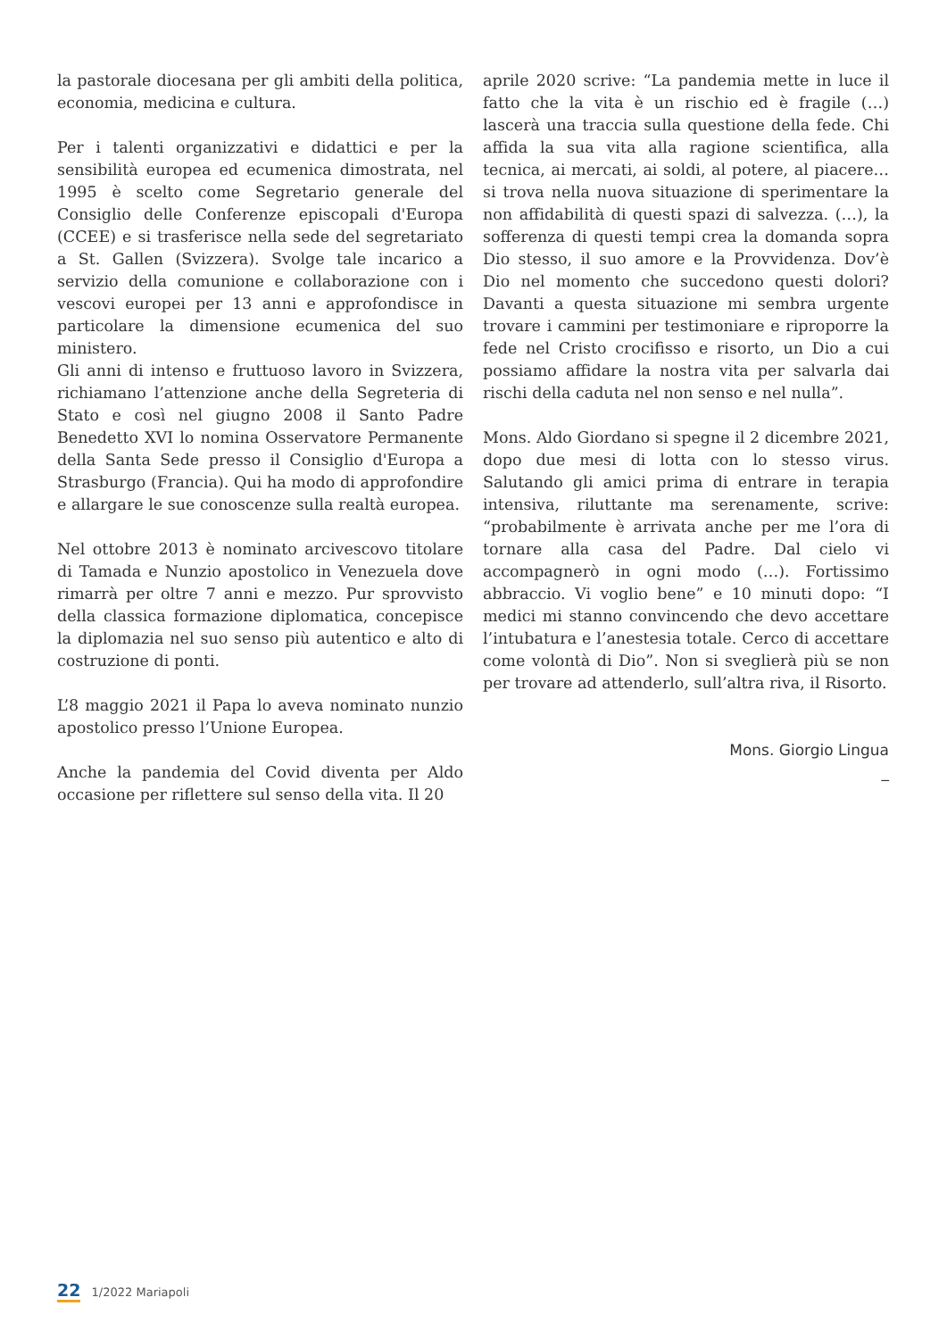la pastorale diocesana per gli ambiti della politica, economia, medicina e cultura.
Per i talenti organizzativi e didattici e per la sensibilità europea ed ecumenica dimostrata, nel 1995 è scelto come Segretario generale del Consiglio delle Conferenze episcopali d'Europa (CCEE) e si trasferisce nella sede del segretariato a St. Gallen (Svizzera). Svolge tale incarico a servizio della comunione e collaborazione con i vescovi europei per 13 anni e approfondisce in particolare la dimensione ecumenica del suo ministero.
Gli anni di intenso e fruttuoso lavoro in Svizzera, richiamano l’attenzione anche della Segreteria di Stato e così nel giugno 2008 il Santo Padre Benedetto XVI lo nomina Osservatore Permanente della Santa Sede presso il Consiglio d'Europa a Strasburgo (Francia). Qui ha modo di approfondire e allargare le sue conoscenze sulla realtà europea.
Nel ottobre 2013 è nominato arcivescovo titolare di Tamada e Nunzio apostolico in Venezuela dove rimarrà per oltre 7 anni e mezzo. Pur sprovvisto della classica formazione diplomatica, concepisce la diplomazia nel suo senso più autentico e alto di costruzione di ponti.
L’8 maggio 2021 il Papa lo aveva nominato nunzio apostolico presso l’Unione Europea.
Anche la pandemia del Covid diventa per Aldo occasione per riflettere sul senso della vita. Il 20
aprile 2020 scrive: “La pandemia mette in luce il fatto che la vita è un rischio ed è fragile (…) lascerà una traccia sulla questione della fede. Chi affida la sua vita alla ragione scientifica, alla tecnica, ai mercati, ai soldi, al potere, al piacere… si trova nella nuova situazione di sperimentare la non affidabilità di questi spazi di salvezza. (…), la sofferenza di questi tempi crea la domanda sopra Dio stesso, il suo amore e la Provvidenza. Dov’è Dio nel momento che succedono questi dolori? Davanti a questa situazione mi sembra urgente trovare i cammini per testimoniare e riproporre la fede nel Cristo crocifisso e risorto, un Dio a cui possiamo affidare la nostra vita per salvarla dai rischi della caduta nel non senso e nel nulla”.
Mons. Aldo Giordano si spegne il 2 dicembre 2021, dopo due mesi di lotta con lo stesso virus. Salutando gli amici prima di entrare in terapia intensiva, riluttante ma serenamente, scrive: “probabilmente è arrivata anche per me l’ora di tornare alla casa del Padre. Dal cielo vi accompagnerò in ogni modo (…). Fortissimo abbraccio. Vi voglio bene” e 10 minuti dopo: “I medici mi stanno convincendo che devo accettare l’intubatura e l’anestesia totale. Cerco di accettare come volontà di Dio”. Non si sveglierà più se non per trovare ad attenderlo, sull’altra riva, il Risorto.
Mons. Giorgio Lingua
_
22 1/2022 Mariapoli